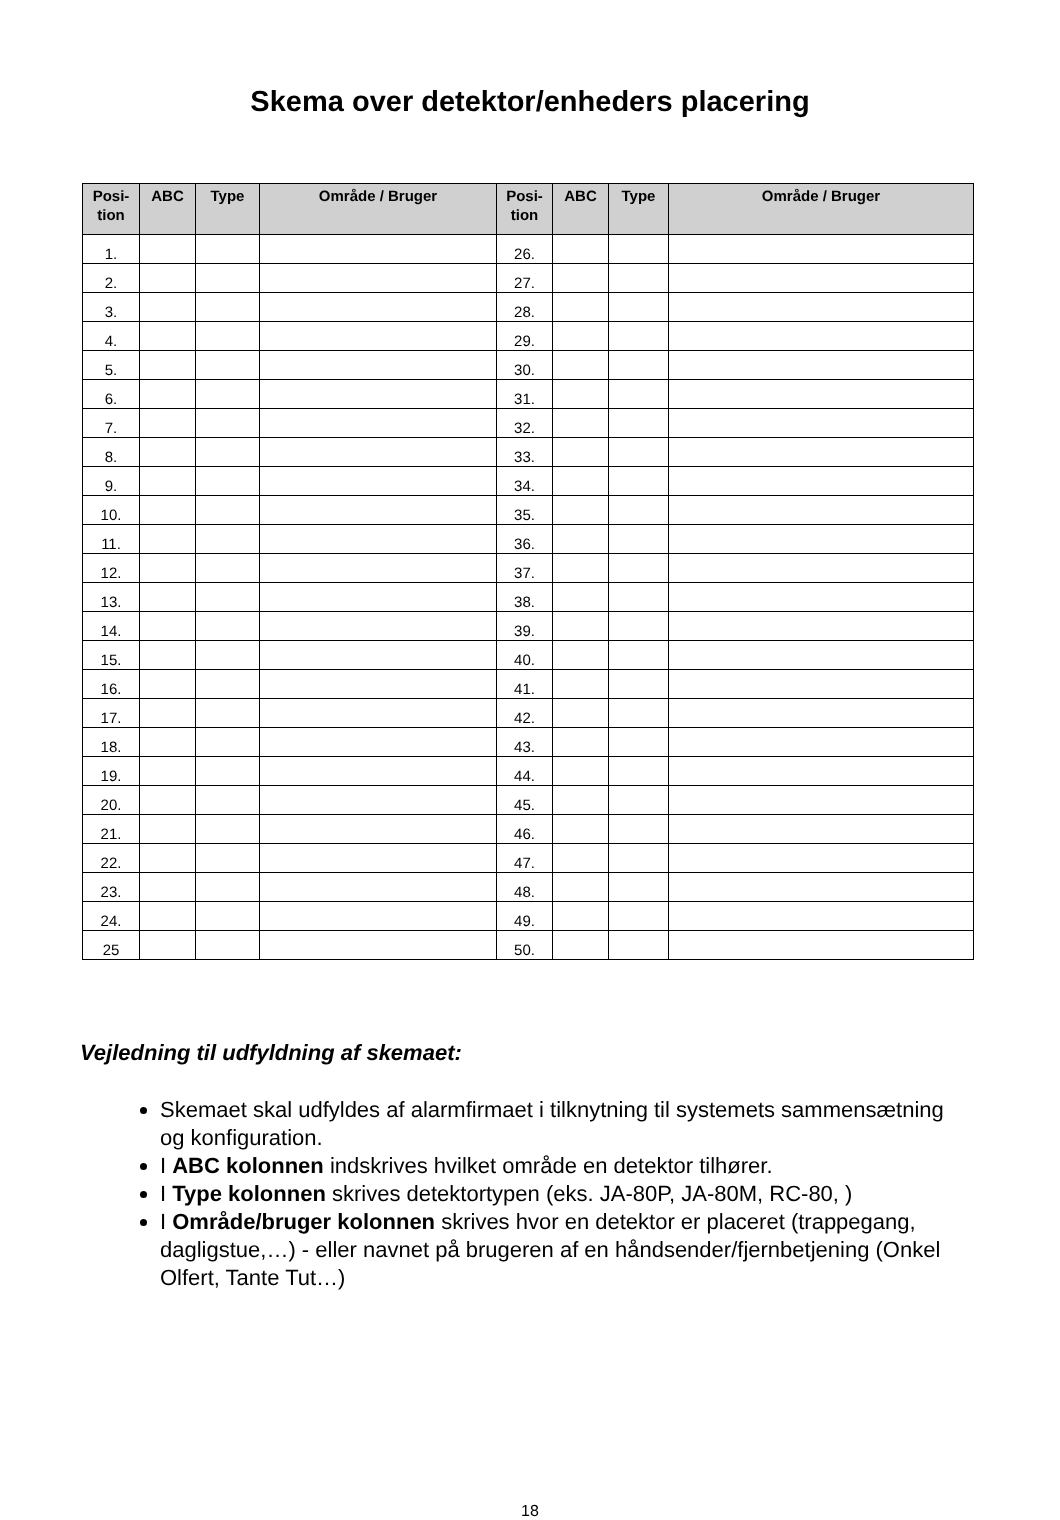Skema over detektor/enheders placering
| Posi- tion | ABC | Type | Område / Bruger | Posi- tion | ABC | Type | Område / Bruger |
| --- | --- | --- | --- | --- | --- | --- | --- |
| 1. | | | | 26. | | | |
| 2. | | | | 27. | | | |
| 3. | | | | 28. | | | |
| 4. | | | | 29. | | | |
| 5. | | | | 30. | | | |
| 6. | | | | 31. | | | |
| 7. | | | | 32. | | | |
| 8. | | | | 33. | | | |
| 9. | | | | 34. | | | |
| 10. | | | | 35. | | | |
| 11. | | | | 36. | | | |
| 12. | | | | 37. | | | |
| 13. | | | | 38. | | | |
| 14. | | | | 39. | | | |
| 15. | | | | 40. | | | |
| 16. | | | | 41. | | | |
| 17. | | | | 42. | | | |
| 18. | | | | 43. | | | |
| 19. | | | | 44. | | | |
| 20. | | | | 45. | | | |
| 21. | | | | 46. | | | |
| 22. | | | | 47. | | | |
| 23. | | | | 48. | | | |
| 24. | | | | 49. | | | |
| 25 | | | | 50. | | | |
Vejledning til udfyldning af skemaet:
Skemaet skal udfyldes af alarmfirmaet i tilknytning til systemets sammensætning og konfiguration.
I ABC kolonnen indskrives hvilket område en detektor tilhører.
I Type kolonnen skrives detektortypen (eks. JA-80P, JA-80M, RC-80, )
I Område/bruger kolonnen skrives hvor en detektor er placeret (trappegang, dagligstue,…) - eller navnet på brugeren af en håndsender/fjernbetjening (Onkel Olfert, Tante Tut…)
18